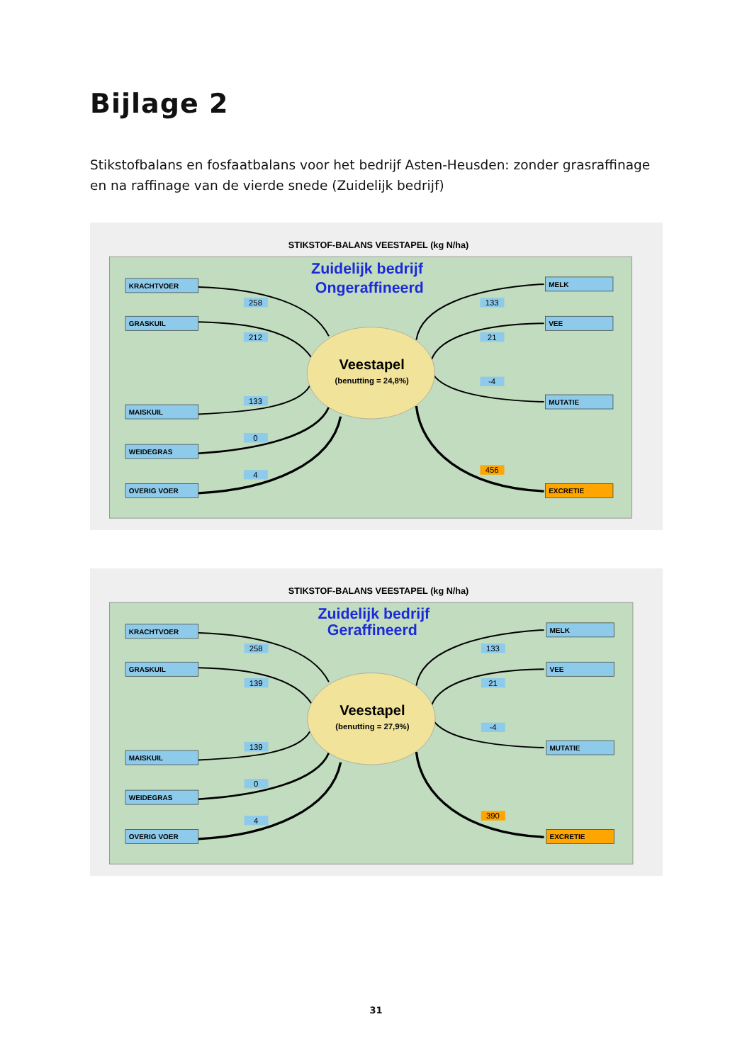Bijlage 2
Stikstofbalans en fosfaatbalans voor het bedrijf Asten-Heusden: zonder grasraffinage en na raffinage van de vierde snede (Zuidelijk bedrijf)
STIKSTOF-BALANS VEESTAPEL (kg N/ha)
Zuidelijk bedrijf
Ongeraffineerd
Veestapel
(benutting = 24,8%)
KRACHTVOER
GRASKUIL
MAISKUIL
WEIDEGRAS
OVERIG VOER
MELK
VEE
MUTATIE
EXCRETIE
258
212
133
0
4
133
21
-4
456
STIKSTOF-BALANS VEESTAPEL (kg N/ha)
Zuidelijk bedrijf
Geraffineerd
Veestapel
(benutting = 27,9%)
KRACHTVOER
GRASKUIL
MAISKUIL
WEIDEGRAS
OVERIG VOER
MELK
VEE
MUTATIE
EXCRETIE
258
139
139
0
4
133
21
-4
390
31